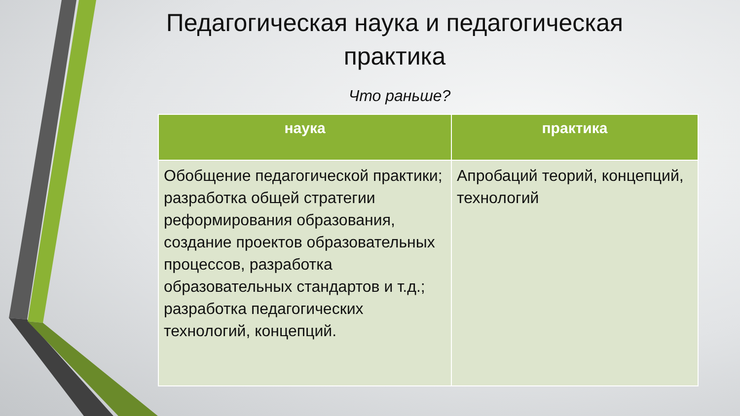Педагогическая наука и педагогическая практика
Что раньше?
| наука | практика |
| --- | --- |
| Обобщение педагогической практики; разработка общей стратегии реформирования образования, создание проектов образовательных процессов, разработка образовательных стандартов и т.д.; разработка педагогических технологий, концепций. | Апробаций теорий, концепций, технологий |